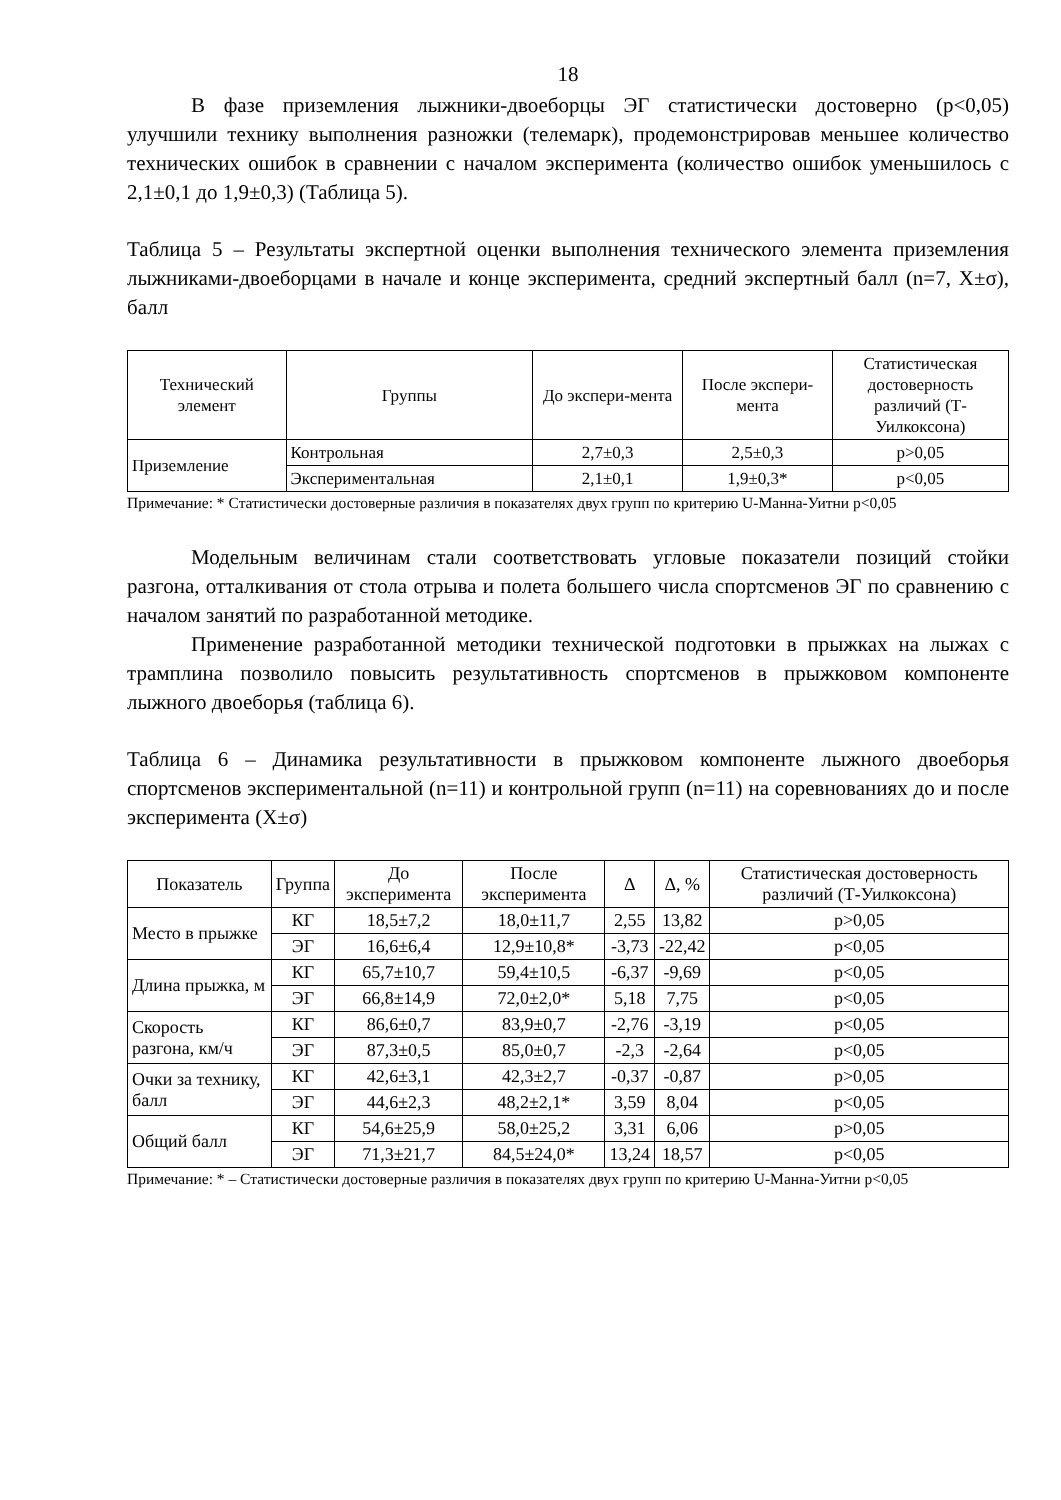18
В фазе приземления лыжники-двоеборцы ЭГ статистически достоверно (p<0,05) улучшили технику выполнения разножки (телемарк), продемонстрировав меньшее количество технических ошибок в сравнении с началом эксперимента (количество ошибок уменьшилось с 2,1±0,1 до 1,9±0,3) (Таблица 5).
Таблица 5 – Результаты экспертной оценки выполнения технического элемента приземления лыжниками-двоеборцами в начале и конце эксперимента, средний экспертный балл (n=7, X±σ), балл
| Технический элемент | Группы | До экспери-мента | После экспери-мента | Статистическая достоверность различий (Т-Уилкоксона) |
| --- | --- | --- | --- | --- |
| Приземление | Контрольная | 2,7±0,3 | 2,5±0,3 | p>0,05 |
| | Экспериментальная | 2,1±0,1 | 1,9±0,3* | p<0,05 |
Примечание: * Статистически достоверные различия в показателях двух групп по критерию U-Манна-Уитни p<0,05
Модельным величинам стали соответствовать угловые показатели позиций стойки разгона, отталкивания от стола отрыва и полета большего числа спортсменов ЭГ по сравнению с началом занятий по разработанной методике.
Применение разработанной методики технической подготовки в прыжках на лыжах с трамплина позволило повысить результативность спортсменов в прыжковом компоненте лыжного двоеборья (таблица 6).
Таблица 6 – Динамика результативности в прыжковом компоненте лыжного двоеборья спортсменов экспериментальной (n=11) и контрольной групп (n=11) на соревнованиях до и после эксперимента (X±σ)
| Показатель | Группа | До эксперимента | После эксперимента | Δ | Δ, % | Статистическая достоверность различий (Т-Уилкоксона) |
| --- | --- | --- | --- | --- | --- | --- |
| Место в прыжке | КГ | 18,5±7,2 | 18,0±11,7 | 2,55 | 13,82 | p>0,05 |
| | ЭГ | 16,6±6,4 | 12,9±10,8* | -3,73 | -22,42 | p<0,05 |
| Длина прыжка, м | КГ | 65,7±10,7 | 59,4±10,5 | -6,37 | -9,69 | p<0,05 |
| | ЭГ | 66,8±14,9 | 72,0±2,0* | 5,18 | 7,75 | p<0,05 |
| Скорость разгона, км/ч | КГ | 86,6±0,7 | 83,9±0,7 | -2,76 | -3,19 | p<0,05 |
| | ЭГ | 87,3±0,5 | 85,0±0,7 | -2,3 | -2,64 | p<0,05 |
| Очки за технику, балл | КГ | 42,6±3,1 | 42,3±2,7 | -0,37 | -0,87 | p>0,05 |
| | ЭГ | 44,6±2,3 | 48,2±2,1* | 3,59 | 8,04 | p<0,05 |
| Общий балл | КГ | 54,6±25,9 | 58,0±25,2 | 3,31 | 6,06 | p>0,05 |
| | ЭГ | 71,3±21,7 | 84,5±24,0* | 13,24 | 18,57 | p<0,05 |
Примечание: * – Статистически достоверные различия в показателях двух групп по критерию U-Манна-Уитни p<0,05